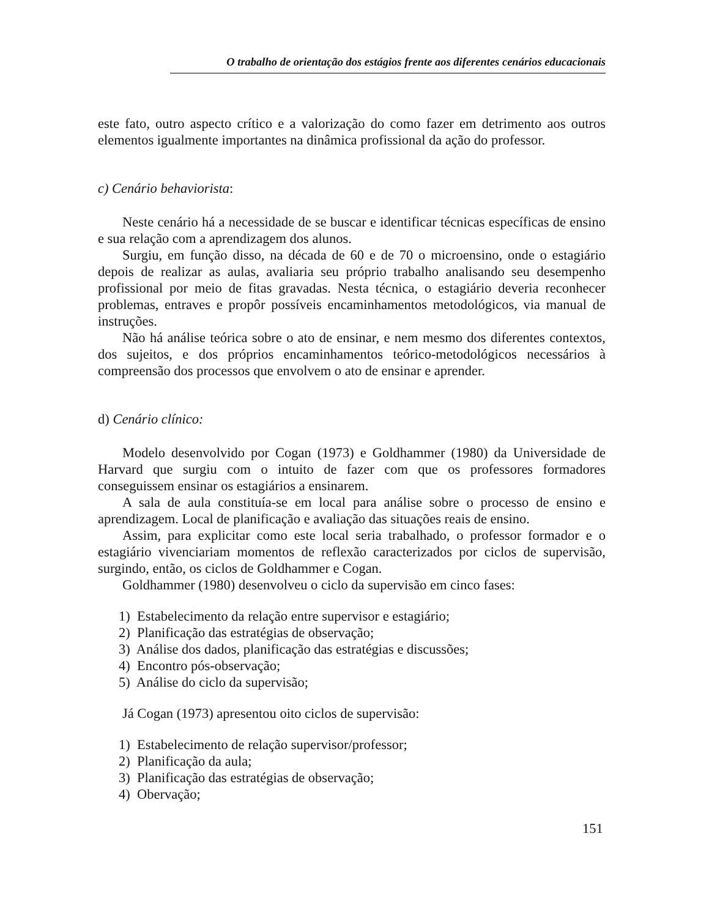O trabalho de orientação dos estágios frente aos diferentes cenários educacionais
este fato, outro aspecto crítico e a valorização do como fazer em detrimento aos outros elementos igualmente importantes na dinâmica profissional da ação do professor.
c) Cenário behaviorista:
Neste cenário há a necessidade de se buscar e identificar técnicas específicas de ensino e sua relação com a aprendizagem dos alunos.
Surgiu, em função disso, na década de 60 e de 70 o microensino, onde o estagiário depois de realizar as aulas, avaliaria seu próprio trabalho analisando seu desempenho profissional por meio de fitas gravadas. Nesta técnica, o estagiário deveria reconhecer problemas, entraves e propôr possíveis encaminhamentos metodológicos, via manual de instruções.
Não há análise teórica sobre o ato de ensinar, e nem mesmo dos diferentes contextos, dos sujeitos, e dos próprios encaminhamentos teórico-metodológicos necessários à compreensão dos processos que envolvem o ato de ensinar e aprender.
d) Cenário clínico:
Modelo desenvolvido por Cogan (1973) e Goldhammer (1980) da Universidade de Harvard que surgiu com o intuito de fazer com que os professores formadores conseguissem ensinar os estagiários a ensinarem.
A sala de aula constituía-se em local para análise sobre o processo de ensino e aprendizagem. Local de planificação e avaliação das situações reais de ensino.
Assim, para explicitar como este local seria trabalhado, o professor formador e o estagiário vivenciariam momentos de reflexão caracterizados por ciclos de supervisão, surgindo, então, os ciclos de Goldhammer e Cogan.
Goldhammer (1980) desenvolveu o ciclo da supervisão em cinco fases:
1) Estabelecimento da relação entre supervisor e estagiário;
2) Planificação das estratégias de observação;
3) Análise dos dados, planificação das estratégias e discussões;
4) Encontro pós-observação;
5) Análise do ciclo da supervisão;
Já Cogan (1973) apresentou oito ciclos de supervisão:
1) Estabelecimento de relação supervisor/professor;
2) Planificação da aula;
3) Planificação das estratégias de observação;
4) Obervação;
151